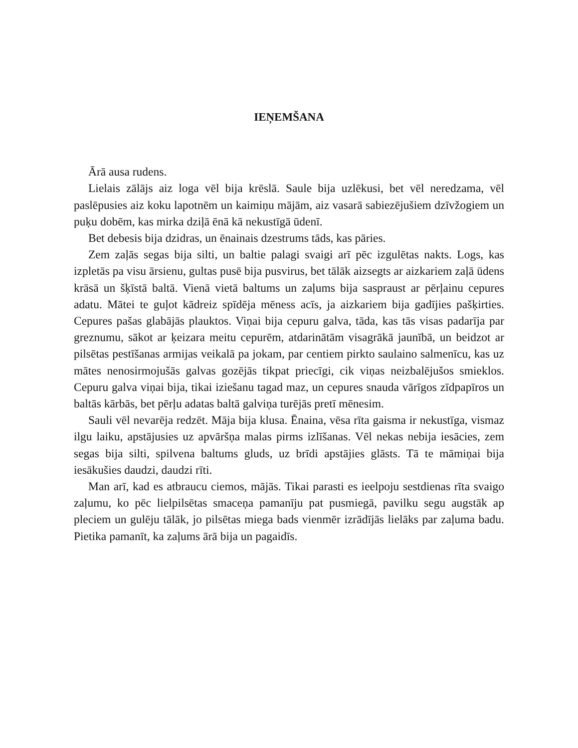IEŅEMŠANA
Ārā ausa rudens.
Lielais zālājs aiz loga vēl bija krēslā. Saule bija uzlēkusi, bet vēl neredzama, vēl paslēpusies aiz koku lapotnēm un kaimiņu mājām, aiz vasarā sabiezējušiem dzīvžogiem un puķu dobēm, kas mirka dziļā ēnā kā nekustīgā ūdenī.
Bet debesis bija dzidras, un ēnainais dzestrums tāds, kas pāries.
Zem zaļās segas bija silti, un baltie palagi svaigi arī pēc izgulētas nakts. Logs, kas izpletās pa visu ārsienu, gultas pusē bija pusvirus, bet tālāk aizsegts ar aizkariem zaļā ūdens krāsā un šķīstā baltā. Vienā vietā baltums un zaļums bija saspraust ar pērļainu cepures adatu. Mātei te guļot kādreiz spīdēja mēness acīs, ja aizkariem bija gadījies pašķirties. Cepures pašas glabājās plauktos. Viņai bija cepuru galva, tāda, kas tās visas padarīja par greznumu, sākot ar ķeizara meitu cepurēm, atdarinātām visagrākā jaunībā, un beidzot ar pilsētas pestīšanas armijas veikalā pa jokam, par centiem pirkto saulaino salmenīcu, kas uz mātes nenosirmojušās galvas gozējās tikpat priecīgi, cik viņas neizbalējušos smieklos. Cepuru galva viņai bija, tikai iziešanu tagad maz, un cepures snauda vārīgos zīdpapīros un baltās kārbās, bet pērļu adatas baltā galviņa turējās pretī mēnesim.
Sauli vēl nevarēja redzēt. Māja bija klusa. Ēnaina, vēsa rīta gaisma ir nekustīga, vismaz ilgu laiku, apstājusies uz apvāršņa malas pirms izlīšanas. Vēl nekas nebija iesācies, zem segas bija silti, spilvena baltums gluds, uz brīdi apstājies glāsts. Tā te māmiņai bija iesākušies daudzi, daudzi rīti.
Man arī, kad es atbraucu ciemos, mājās. Tikai parasti es ieelpoju sestdienas rīta svaigo zaļumu, ko pēc lielpilsētas smaceņa pamanīju pat pusmiegā, pavilku segu augstāk ap pleciem un gulēju tālāk, jo pilsētas miega bads vienmēr izrādījās lielāks par zaļuma badu. Pietika pamanīt, ka zaļums ārā bija un pagaidīs.